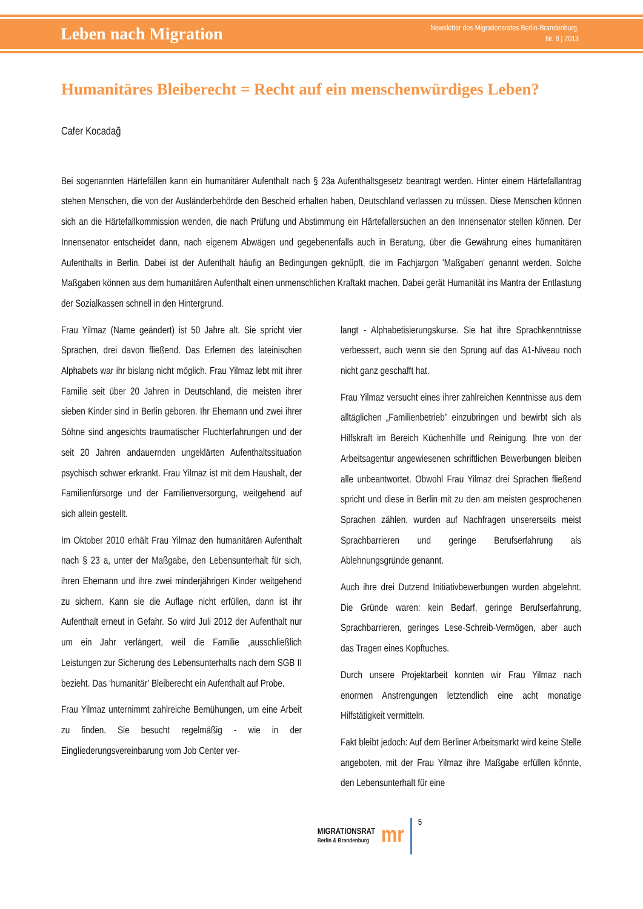Leben nach Migration
Newsletter des Migrationsrates Berlin-Brandenburg,
Nr. 8 | 2013
Humanitäres Bleiberecht = Recht auf ein menschenwürdiges Leben?
Cafer Kocadağ
Bei sogenannten Härtefällen kann ein humanitärer Aufenthalt nach § 23a Aufenthaltsgesetz beantragt werden. Hinter einem Härtefallantrag stehen Menschen, die von der Ausländerbehörde den Bescheid erhalten haben, Deutschland verlassen zu müssen. Diese Menschen können sich an die Härtefallkommission wenden, die nach Prüfung und Abstimmung ein Härtefallersuchen an den Innensenator stellen können. Der Innensenator entscheidet dann, nach eigenem Abwägen und gegebenenfalls auch in Beratung, über die Gewährung eines humanitären Aufenthalts in Berlin. Dabei ist der Aufenthalt häufig an Bedingungen geknüpft, die im Fachjargon 'Maßgaben' genannt werden. Solche Maßgaben können aus dem humanitären Aufenthalt einen unmenschlichen Kraftakt machen. Dabei gerät Humanität ins Mantra der Entlastung der Sozialkassen schnell in den Hintergrund.
Frau Yilmaz (Name geändert) ist 50 Jahre alt. Sie spricht vier Sprachen, drei davon fließend. Das Erlernen des lateinischen Alphabets war ihr bislang nicht möglich. Frau Yilmaz lebt mit ihrer Familie seit über 20 Jahren in Deutschland, die meisten ihrer sieben Kinder sind in Berlin geboren. Ihr Ehemann und zwei ihrer Söhne sind angesichts traumatischer Fluchterfahrungen und der seit 20 Jahren andauernden ungeklärten Aufenthaltssituation psychisch schwer erkrankt. Frau Yilmaz ist mit dem Haushalt, der Familienfürsorge und der Familienversorgung, weitgehend auf sich allein gestellt.
Im Oktober 2010 erhält Frau Yilmaz den humanitären Aufenthalt nach § 23 a, unter der Maßgabe, den Lebensunterhalt für sich, ihren Ehemann und ihre zwei minderjährigen Kinder weitgehend zu sichern. Kann sie die Auflage nicht erfüllen, dann ist ihr Aufenthalt erneut in Gefahr. So wird Juli 2012 der Aufenthalt nur um ein Jahr verlängert, weil die Familie „ausschließlich Leistungen zur Sicherung des Lebensunterhalts nach dem SGB II bezieht. Das ‘humanitär’ Bleiberecht ein Aufenthalt auf Probe.
Frau Yilmaz unternimmt zahlreiche Bemühungen, um eine Arbeit zu finden. Sie besucht regelmäßig - wie in der Eingliederungsvereinbarung vom Job Center ver-
langt - Alphabetisierungskurse. Sie hat ihre Sprachkenntnisse verbessert, auch wenn sie den Sprung auf das A1-Niveau noch nicht ganz geschafft hat.
Frau Yilmaz versucht eines ihrer zahlreichen Kenntnisse aus dem alltäglichen „Familienbetrieb” einzubringen und bewirbt sich als Hilfskraft im Bereich Küchenhilfe und Reinigung. Ihre von der Arbeitsagentur angewiesenen schriftlichen Bewerbungen bleiben alle unbeantwortet. Obwohl Frau Yilmaz drei Sprachen fließend spricht und diese in Berlin mit zu den am meisten gesprochenen Sprachen zählen, wurden auf Nachfragen unsererseits meist Sprachbarrieren und geringe Berufserfahrung als Ablehnungsgründe genannt.
Auch ihre drei Dutzend Initiativbewerbungen wurden abgelehnt. Die Gründe waren: kein Bedarf, geringe Berufserfahrung, Sprachbarrieren, geringes Lese-Schreib-Vermögen, aber auch das Tragen eines Kopftuches.
Durch unsere Projektarbeit konnten wir Frau Yilmaz nach enormen Anstrengungen letztendlich eine acht monatige Hilfstätigkeit vermitteln.
Fakt bleibt jedoch: Auf dem Berliner Arbeitsmarkt wird keine Stelle angeboten, mit der Frau Yilmaz ihre Maßgabe erfüllen könnte, den Lebensunterhalt für eine
MIGRATIONSRAT
Berlin & Brandenburg
mr
5